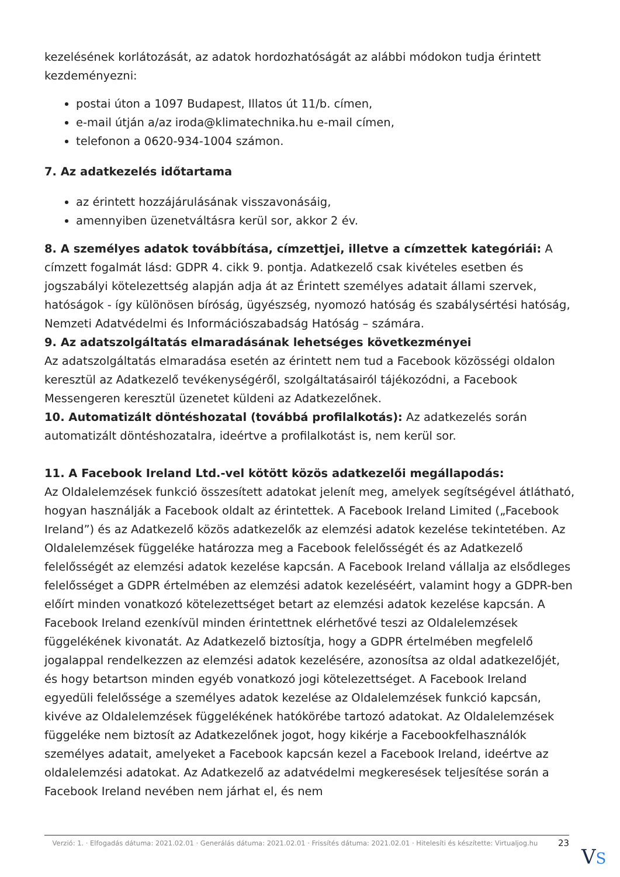kezelésének korlátozását, az adatok hordozhatóságát az alábbi módokon tudja érintett kezdeményezni:
postai úton a 1097 Budapest, Illatos út 11/b. címen,
e-mail útján a/az iroda@klimatechnika.hu e-mail címen,
telefonon a 0620-934-1004 számon.
7. Az adatkezelés időtartama
az érintett hozzájárulásának visszavonásáig,
amennyiben üzenetváltásra kerül sor, akkor 2 év.
8. A személyes adatok továbbítása, címzettjei, illetve a címzettek kategóriái: A címzett fogalmát lásd: GDPR 4. cikk 9. pontja. Adatkezelő csak kivételes esetben és jogszabályi kötelezettség alapján adja át az Érintett személyes adatait állami szervek, hatóságok - így különösen bíróság, ügyészség, nyomozó hatóság és szabálysértési hatóság, Nemzeti Adatvédelmi és Információszabadság Hatóság – számára.
9. Az adatszolgáltatás elmaradásának lehetséges következményei
Az adatszolgáltatás elmaradása esetén az érintett nem tud a Facebook közösségi oldalon keresztül az Adatkezelő tevékenységéről, szolgáltatásairól tájékozódni, a Facebook Messengeren keresztül üzenetet küldeni az Adatkezelőnek.
10. Automatizált döntéshozatal (továbbá profilalkotás): Az adatkezelés során automatizált döntéshozatalra, ideértve a profilalkotást is, nem kerül sor.
11. A Facebook Ireland Ltd.-vel kötött közös adatkezelői megállapodás:
Az Oldalelemzések funkció összesített adatokat jelenít meg, amelyek segítségével átlátható, hogyan használják a Facebook oldalt az érintettek. A Facebook Ireland Limited („Facebook Ireland”) és az Adatkezelő közös adatkezelők az elemzési adatok kezelése tekintetében. Az Oldalelemzések függeléke határozza meg a Facebook felelősségét és az Adatkezelő felelősségét az elemzési adatok kezelése kapcsán. A Facebook Ireland vállalja az elsődleges felelősséget a GDPR értelmében az elemzési adatok kezeléséért, valamint hogy a GDPR-ben előírt minden vonatkozó kötelezettséget betart az elemzési adatok kezelése kapcsán. A Facebook Ireland ezenkívül minden érintettnek elérhetővé teszi az Oldalelemzések függelékének kivonatát. Az Adatkezelő biztosítja, hogy a GDPR értelmében megfelelő jogalappal rendelkezzen az elemzési adatok kezelésére, azonosítsa az oldal adatkezelőjét, és hogy betartson minden egyéb vonatkozó jogi kötelezettséget. A Facebook Ireland egyedüli felelőssége a személyes adatok kezelése az Oldalelemzések funkció kapcsán, kivéve az Oldalelemzések függelékének hatókörébe tartozó adatokat. Az Oldalelemzések függeléke nem biztosít az Adatkezelőnek jogot, hogy kikérje a Facebookfelhasználók személyes adatait, amelyeket a Facebook kapcsán kezel a Facebook Ireland, ideértve az oldalelemzési adatokat. Az Adatkezelő az adatvédelmi megkeresések teljesítése során a Facebook Ireland nevében nem járhat el, és nem
Verzió: 1. · Elfogadás dátuma: 2021.02.01 · Generálás dátuma: 2021.02.01 · Frissítés dátuma: 2021.02.01 · Hitelesíti és készítette: Virtualjog.hu
23
VS